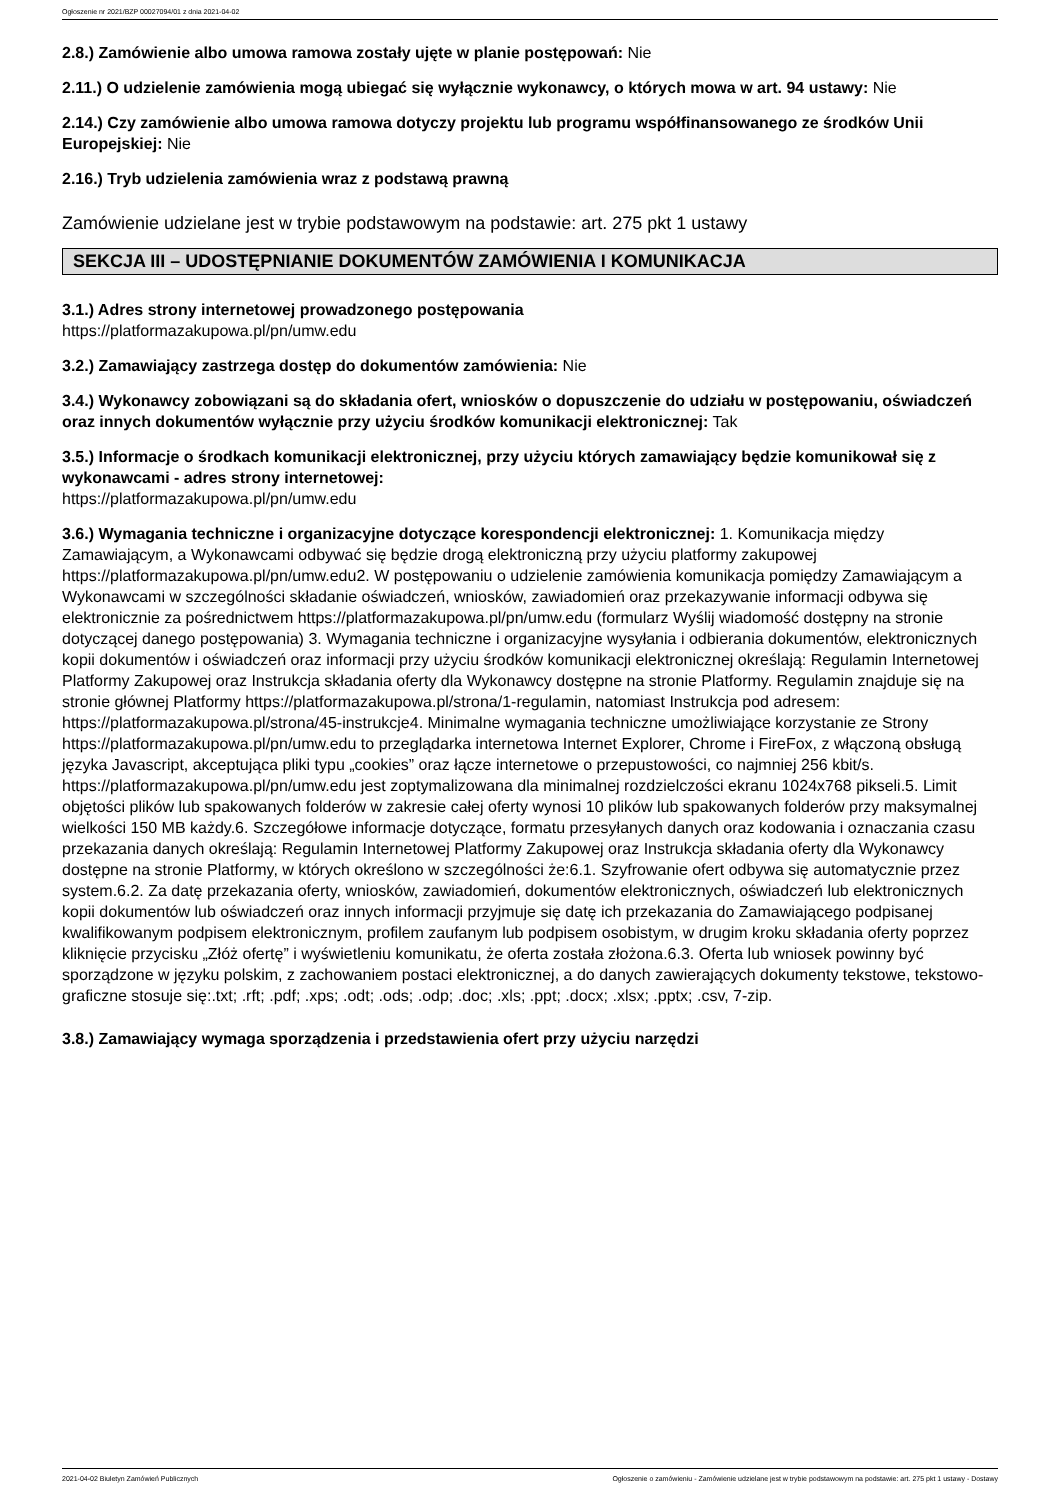Ogłoszenie nr 2021/BZP 00027094/01 z dnia 2021-04-02
2.8.) Zamówienie albo umowa ramowa zostały ujęte w planie postępowań: Nie
2.11.) O udzielenie zamówienia mogą ubiegać się wyłącznie wykonawcy, o których mowa w art. 94 ustawy: Nie
2.14.) Czy zamówienie albo umowa ramowa dotyczy projektu lub programu współfinansowanego ze środków Unii Europejskiej: Nie
2.16.) Tryb udzielenia zamówienia wraz z podstawą prawną
Zamówienie udzielane jest w trybie podstawowym na podstawie: art. 275 pkt 1 ustawy
SEKCJA III – UDOSTĘPNIANIE DOKUMENTÓW ZAMÓWIENIA I KOMUNIKACJA
3.1.) Adres strony internetowej prowadzonego postępowania
https://platformazakupowa.pl/pn/umw.edu
3.2.) Zamawiający zastrzega dostęp do dokumentów zamówienia: Nie
3.4.) Wykonawcy zobowiązani są do składania ofert, wniosków o dopuszczenie do udziału w postępowaniu, oświadczeń oraz innych dokumentów wyłącznie przy użyciu środków komunikacji elektronicznej: Tak
3.5.) Informacje o środkach komunikacji elektronicznej, przy użyciu których zamawiający będzie komunikował się z wykonawcami - adres strony internetowej:
https://platformazakupowa.pl/pn/umw.edu
3.6.) Wymagania techniczne i organizacyjne dotyczące korespondencji elektronicznej: 1. Komunikacja między Zamawiającym, a Wykonawcami odbywać się będzie drogą elektroniczną przy użyciu platformy zakupowej https://platformazakupowa.pl/pn/umw.edu2. W postępowaniu o udzielenie zamówienia komunikacja pomiędzy Zamawiającym a Wykonawcami w szczególności składanie oświadczeń, wniosków, zawiadomień oraz przekazywanie informacji odbywa się elektronicznie za pośrednictwem https://platformazakupowa.pl/pn/umw.edu (formularz Wyślij wiadomość dostępny na stronie dotyczącej danego postępowania) 3. Wymagania techniczne i organizacyjne wysyłania i odbierania dokumentów, elektronicznych kopii dokumentów i oświadczeń oraz informacji przy użyciu środków komunikacji elektronicznej określają: Regulamin Internetowej Platformy Zakupowej oraz Instrukcja składania oferty dla Wykonawcy dostępne na stronie Platformy. Regulamin znajduje się na stronie głównej Platformy https://platformazakupowa.pl/strona/1-regulamin, natomiast Instrukcja pod adresem: https://platformazakupowa.pl/strona/45-instrukcje4. Minimalne wymagania techniczne umożliwiające korzystanie ze Strony https://platformazakupowa.pl/pn/umw.edu to przeglądarka internetowa Internet Explorer, Chrome i FireFox, z włączoną obsługą języka Javascript, akceptująca pliki typu „cookies” oraz łącze internetowe o przepustowości, co najmniej 256 kbit/s. https://platformazakupowa.pl/pn/umw.edu jest zoptymalizowana dla minimalnej rozdzielczości ekranu 1024x768 pikseli.5. Limit objętości plików lub spakowanych folderów w zakresie całej oferty wynosi 10 plików lub spakowanych folderów przy maksymalnej wielkości 150 MB każdy.6. Szczegółowe informacje dotyczące, formatu przesyłanych danych oraz kodowania i oznaczania czasu przekazania danych określają: Regulamin Internetowej Platformy Zakupowej oraz Instrukcja składania oferty dla Wykonawcy dostępne na stronie Platformy, w których określono w szczególności że:6.1. Szyfrowanie ofert odbywa się automatycznie przez system.6.2. Za datę przekazania oferty, wniosków, zawiadomień, dokumentów elektronicznych, oświadczeń lub elektronicznych kopii dokumentów lub oświadczeń oraz innych informacji przyjmuje się datę ich przekazania do Zamawiającego podpisanej kwalifikowanym podpisem elektronicznym, profilem zaufanym lub podpisem osobistym, w drugim kroku składania oferty poprzez kliknięcie przycisku „Złóż ofertę” i wyświetleniu komunikatu, że oferta została złożona.6.3. Oferta lub wniosek powinny być sporządzone w języku polskim, z zachowaniem postaci elektronicznej, a do danych zawierających dokumenty tekstowe, tekstowo-graficzne stosuje się:.txt; .rft; .pdf; .xps; .odt; .ods; .odp; .doc; .xls; .ppt; .docx; .xlsx; .pptx; .csv, 7-zip.
3.8.) Zamawiający wymaga sporządzenia i przedstawienia ofert przy użyciu narzędzi
2021-04-02 Biuletyn Zamówień Publicznych Ogłoszenie o zamówieniu - Zamówienie udzielane jest w trybie podstawowym na podstawie: art. 275 pkt 1 ustawy - Dostawy